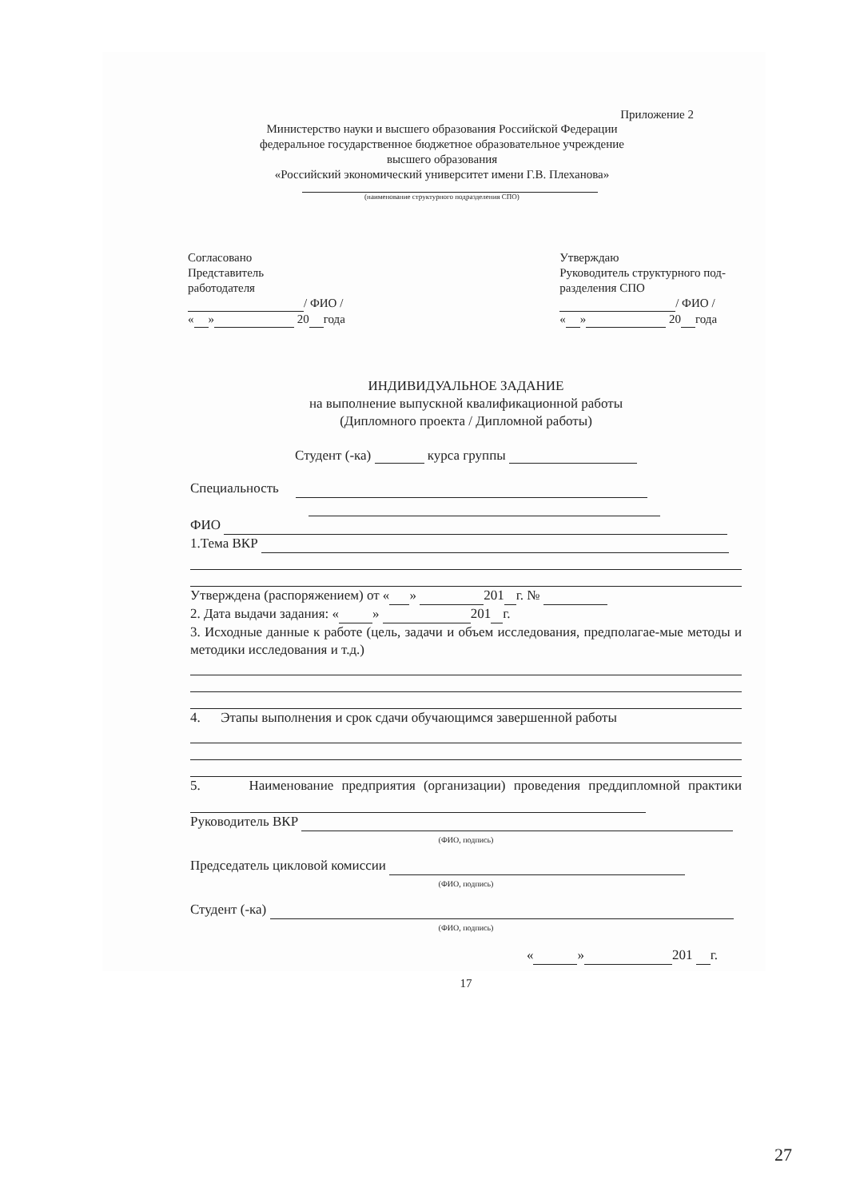Приложение 2
Министерство науки и высшего образования Российской Федерации
федеральное государственное бюджетное образовательное учреждение
высшего образования
«Российский экономический университет имени Г.В. Плеханова»
(наименование структурного подразделения СПО)
Согласовано
Представитель
работодателя
/ ФИО /
« » 20 года
Утверждаю
Руководитель структурного под-
разделения СПО
/ ФИО /
« » 20 года
ИНДИВИДУАЛЬНОЕ ЗАДАНИЕ
на выполнение выпускной квалификационной работы
(Дипломного проекта / Дипломной работы)
Студент (-ка) курса группы
Специальность
ФИО
1.Тема ВКР
Утверждена (распоряжением) от « » 201 г. №
2. Дата выдачи задания: « » 201 г.
3. Исходные данные к работе (цель, задачи и объем исследования, предполагае-мые методы и методики исследования и т.д.)
4. Этапы выполнения и срок сдачи обучающимся завершенной работы
5. Наименование предприятия (организации) проведения преддипломной практики
Руководитель ВКР
(ФИО, подпись)
Председатель цикловой комиссии
(ФИО, подпись)
Студент (-ка)
(ФИО, подпись)
« » 201 г.
17
27